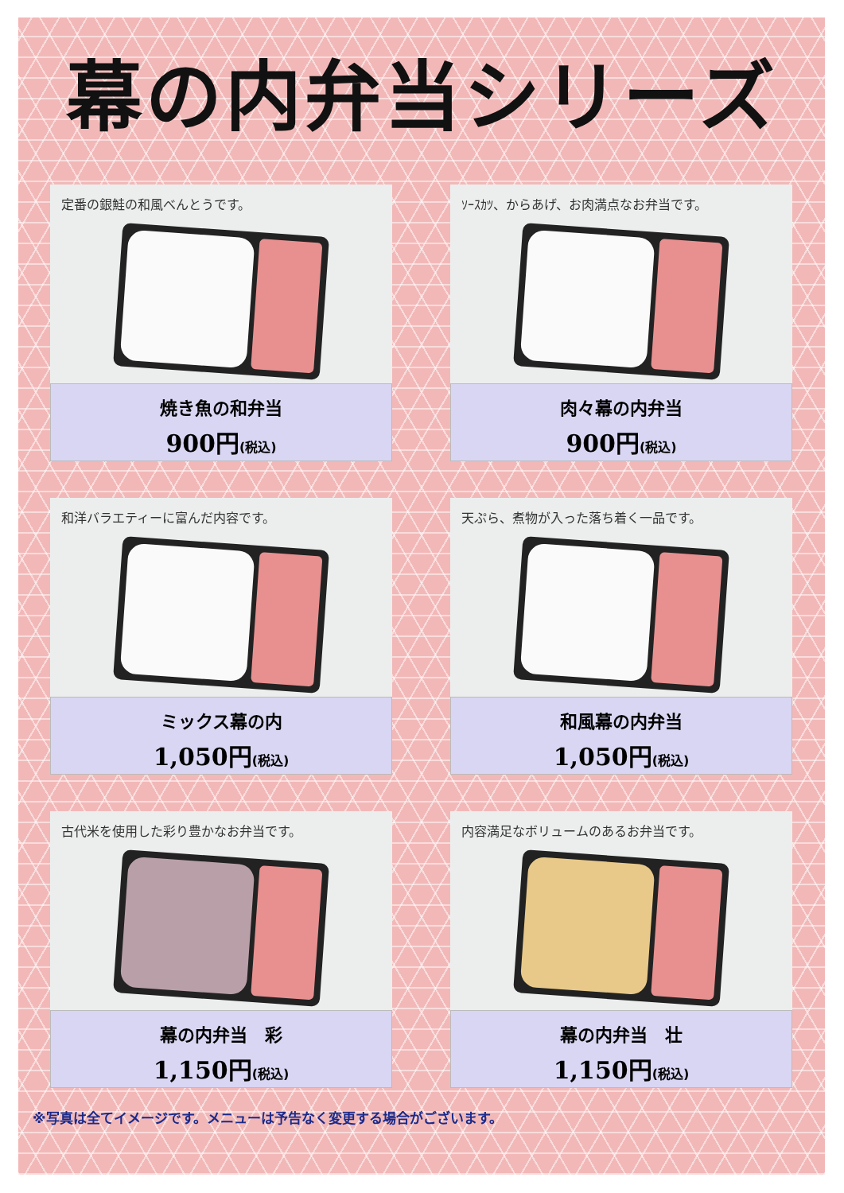幕の内弁当シリーズ
定番の銀鮭の和風べんとうです。
焼き魚の和弁当
900円(税込)
ｿｰｽｶﾂ、からあげ、お肉満点なお弁当です。
肉々幕の内弁当
900円(税込)
和洋バラエティーに富んだ内容です。
ミックス幕の内
1,050円(税込)
天ぷら、煮物が入った落ち着く一品です。
和風幕の内弁当
1,050円(税込)
古代米を使用した彩り豊かなお弁当です。
幕の内弁当　彩
1,150円(税込)
内容満足なボリュームのあるお弁当です。
幕の内弁当　壮
1,150円(税込)
※写真は全てイメージです。メニューは予告なく変更する場合がございます。